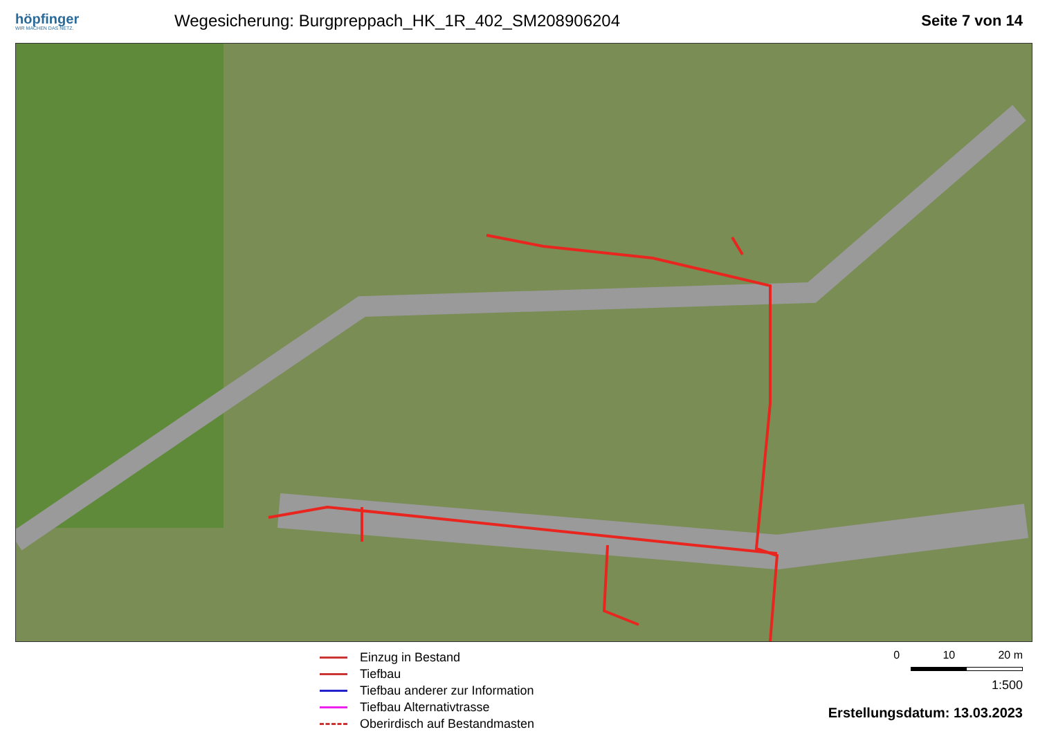höpfinger
WIR MACHEN DAS NETZ.
Wegesicherung: Burgpreppach_HK_1R_402_SM208906204
Seite 7 von 14
Einzug in Bestand
Tiefbau
Tiefbau anderer zur Information
Tiefbau Alternativtrasse
Oberirdisch auf Bestandmasten
0 10 20 m
1:500
Erstellungsdatum: 13.03.2023